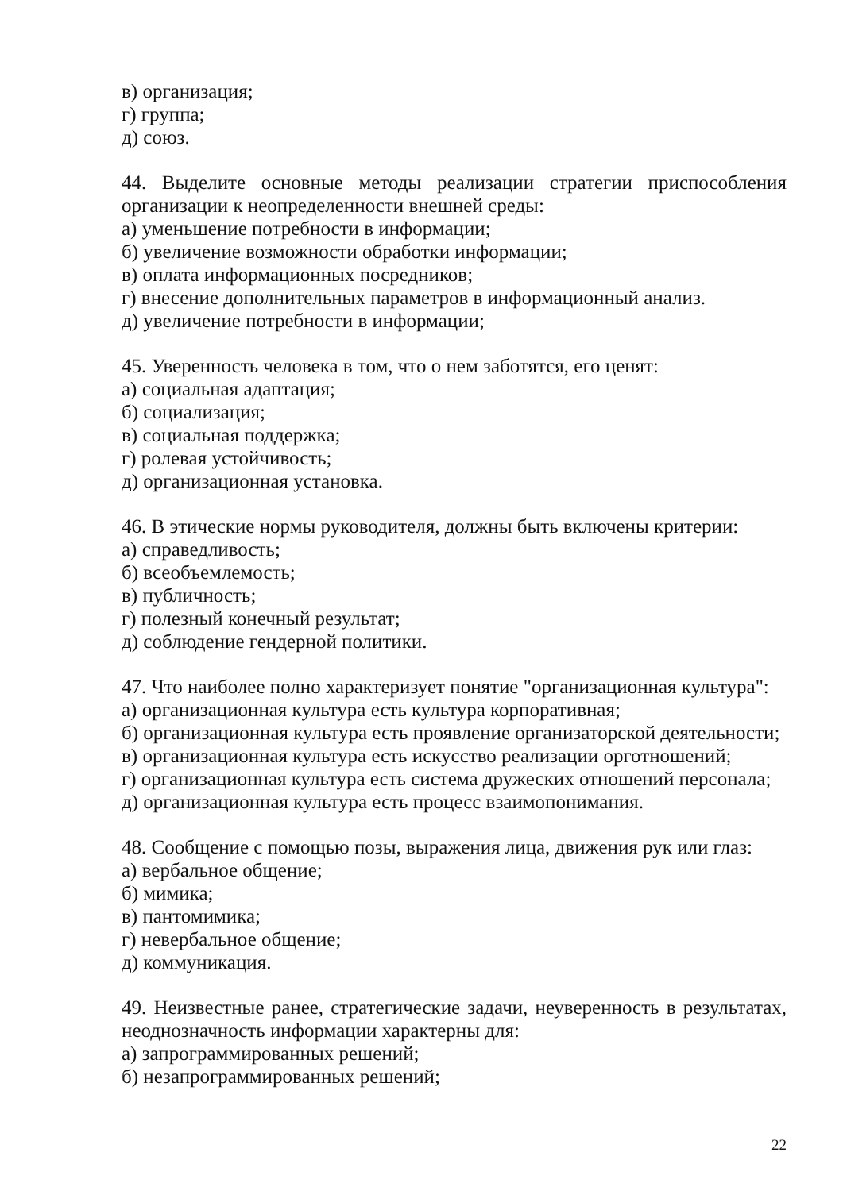в) организация;
г) группа;
д) союз.
44. Выделите основные методы реализации стратегии приспособления организации к неопределенности внешней среды:
а) уменьшение потребности в информации;
б) увеличение возможности обработки информации;
в) оплата информационных посредников;
г) внесение дополнительных параметров в информационный анализ.
д) увеличение потребности в информации;
45. Уверенность человека в том, что о нем заботятся, его ценят:
а) социальная адаптация;
б) социализация;
в) социальная поддержка;
г) ролевая устойчивость;
д) организационная установка.
46. В этические нормы руководителя, должны быть включены критерии:
а) справедливость;
б) всеобъемлемость;
в) публичность;
г) полезный конечный результат;
д) соблюдение гендерной политики.
47. Что наиболее полно характеризует понятие "организационная культура":
а) организационная культура есть культура корпоративная;
б) организационная культура есть проявление организаторской деятельности;
в) организационная культура есть искусство реализации орготношений;
г) организационная культура есть система дружеских отношений персонала;
д) организационная культура есть процесс взаимопонимания.
48. Сообщение с помощью позы, выражения лица, движения рук или глаз:
а) вербальное общение;
б) мимика;
в) пантомимика;
г) невербальное общение;
д) коммуникация.
49. Неизвестные ранее, стратегические задачи, неуверенность в результатах, неоднозначность информации характерны для:
а) запрограммированных решений;
б) незапрограммированных решений;
22